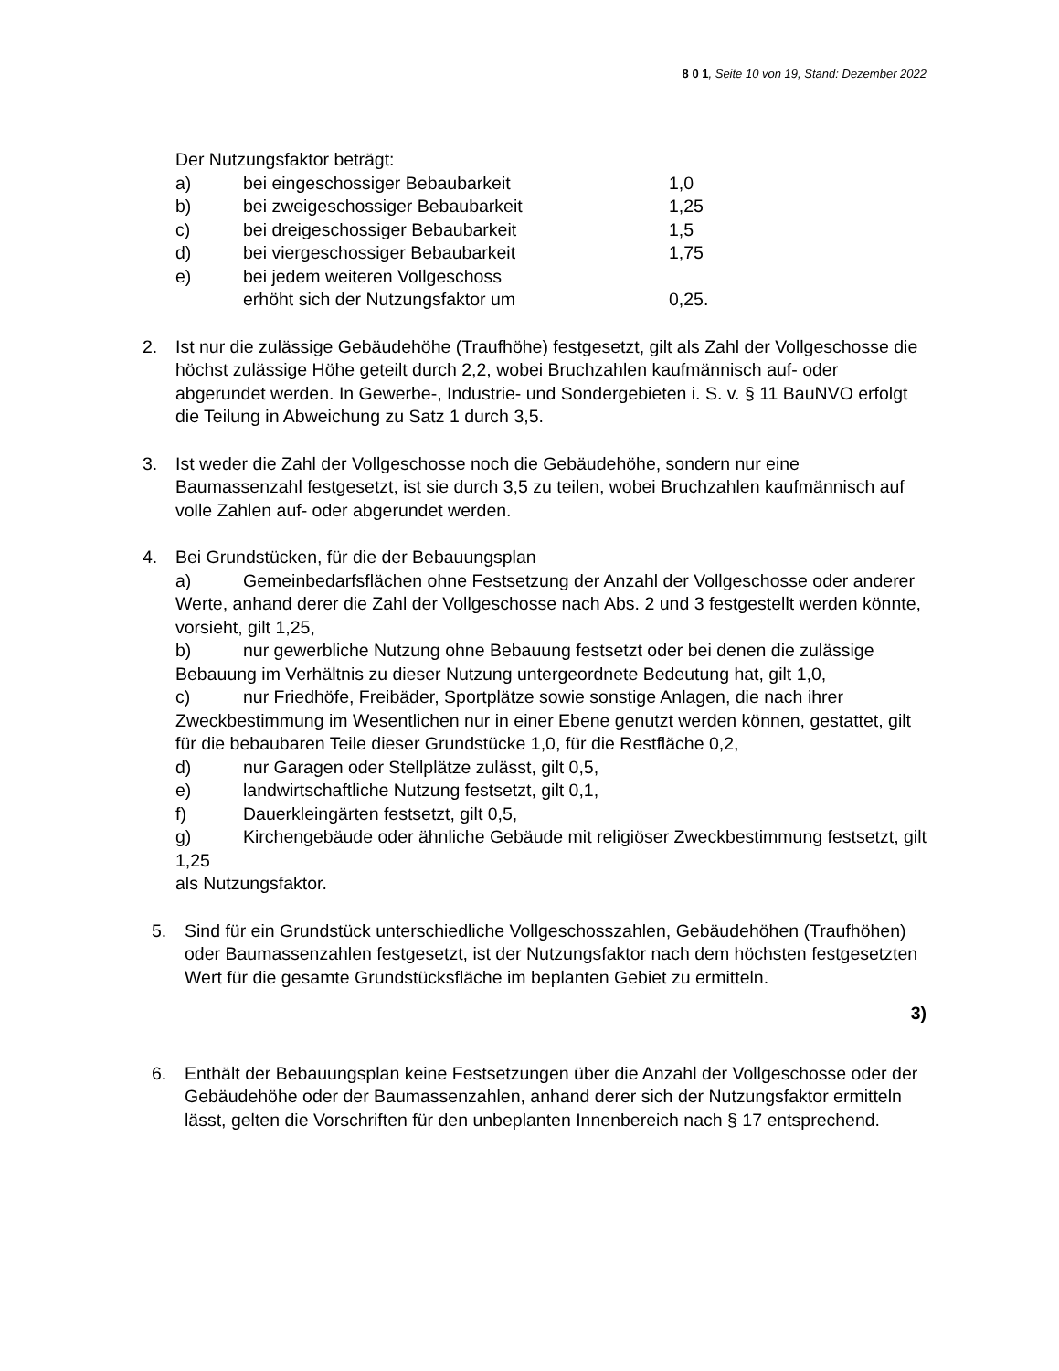8 0 1, Seite 10 von 19, Stand: Dezember 2022
Der Nutzungsfaktor beträgt:
a) bei eingeschossiger Bebaubarkeit 1,0
b) bei zweigeschossiger Bebaubarkeit 1,25
c) bei dreigeschossiger Bebaubarkeit 1,5
d) bei viergeschossiger Bebaubarkeit 1,75
e) bei jedem weiteren Vollgeschoss
erhöht sich der Nutzungsfaktor um 0,25.
2. Ist nur die zulässige Gebäudehöhe (Traufhöhe) festgesetzt, gilt als Zahl der Vollgeschosse die höchst zulässige Höhe geteilt durch 2,2, wobei Bruchzahlen kaufmännisch auf- oder abgerundet werden. In Gewerbe-, Industrie- und Sondergebieten i. S. v. § 11 BauNVO erfolgt die Teilung in Abweichung zu Satz 1 durch 3,5.
3. Ist weder die Zahl der Vollgeschosse noch die Gebäudehöhe, sondern nur eine Baumassenzahl festgesetzt, ist sie durch 3,5 zu teilen, wobei Bruchzahlen kaufmännisch auf volle Zahlen auf- oder abgerundet werden.
4. Bei Grundstücken, für die der Bebauungsplan
a) Gemeinbedarfsflächen ohne Festsetzung der Anzahl der Vollgeschosse oder anderer Werte, anhand derer die Zahl der Vollgeschosse nach Abs. 2 und 3 festgestellt werden könnte, vorsieht, gilt 1,25,
b) nur gewerbliche Nutzung ohne Bebauung festsetzt oder bei denen die zulässige Bebauung im Verhältnis zu dieser Nutzung untergeordnete Bedeutung hat, gilt 1,0,
c) nur Friedhöfe, Freibäder, Sportplätze sowie sonstige Anlagen, die nach ihrer Zweckbestimmung im Wesentlichen nur in einer Ebene genutzt werden können, gestattet, gilt für die bebaubaren Teile dieser Grundstücke 1,0, für die Restfläche 0,2,
d) nur Garagen oder Stellplätze zulässt, gilt 0,5,
e) landwirtschaftliche Nutzung festsetzt, gilt 0,1,
f) Dauerkleingärten festsetzt, gilt 0,5,
g) Kirchengebäude oder ähnliche Gebäude mit religiöser Zweckbestimmung festsetzt, gilt 1,25
als Nutzungsfaktor.
5. Sind für ein Grundstück unterschiedliche Vollgeschosszahlen, Gebäudehöhen (Traufhöhen) oder Baumassenzahlen festgesetzt, ist der Nutzungsfaktor nach dem höchsten festgesetzten Wert für die gesamte Grundstücksfläche im beplanten Gebiet zu ermitteln.
3)
6. Enthält der Bebauungsplan keine Festsetzungen über die Anzahl der Vollgeschosse oder der Gebäudehöhe oder der Baumassenzahlen, anhand derer sich der Nutzungsfaktor ermitteln lässt, gelten die Vorschriften für den unbeplanten Innenbereich nach § 17 entsprechend.